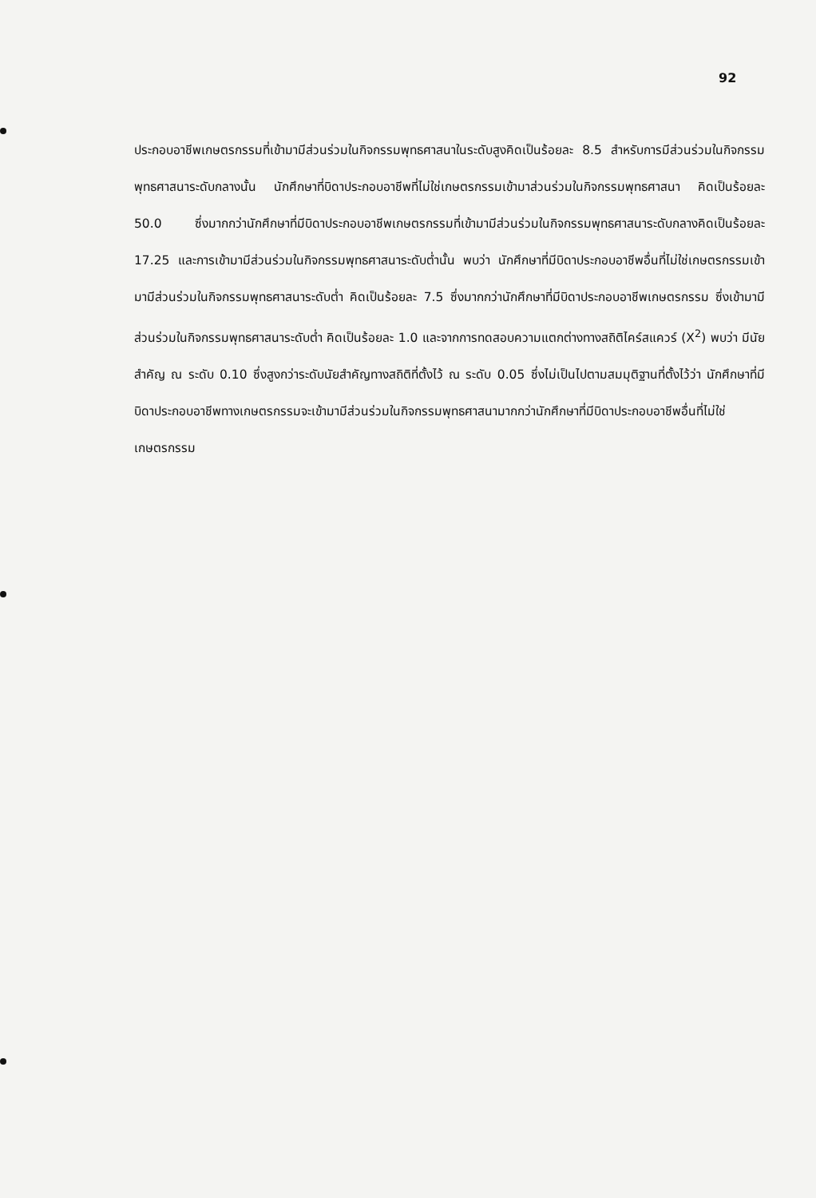92
ประกอบอาชีพเกษตรกรรมที่เข้ามามีส่วนร่วมในกิจกรรมพุทธศาสนาในระดับสูงคิดเป็นร้อยละ 8.5 สำหรับการมีส่วนร่วมในกิจกรรมพุทธศาสนาระดับกลางนั้น นักศึกษาที่บิดาประกอบอาชีพที่ไม่ใช่เกษตรกรรมเข้ามาส่วนร่วมในกิจกรรมพุทธศาสนา คิดเป็นร้อยละ 50.0 ซึ่งมากกว่านักศึกษาที่มีบิดาประกอบอาชีพเกษตรกรรมที่เข้ามามีส่วนร่วมในกิจกรรมพุทธศาสนาระดับกลางคิดเป็นร้อยละ 17.25 และการเข้ามามีส่วนร่วมในกิจกรรมพุทธศาสนาระดับต่ำนั้น พบว่า นักศึกษาที่มีบิดาประกอบอาชีพอื่นที่ไม่ใช่เกษตรกรรมเข้ามามีส่วนร่วมในกิจกรรมพุทธศาสนาระดับต่ำ คิดเป็นร้อยละ 7.5 ซึ่งมากกว่านักศึกษาที่มีบิดาประกอบอาชีพเกษตรกรรม ซึ่งเข้ามามีส่วนร่วมในกิจกรรมพุทธศาสนาระดับต่ำ คิดเป็นร้อยละ 1.0 และจากการทดสอบความแตกต่างทางสถิติไคร์สแควร์ (X<sup>2</sup>) พบว่า มีนัยสำคัญ ณ ระดับ 0.10 ซึ่งสูงกว่าระดับนัยสำคัญทางสถิติที่ตั้งไว้ ณ ระดับ 0.05 ซึ่งไม่เป็นไปตามสมมุติฐานที่ตั้งไว้ว่า นักศึกษาที่มีบิดาประกอบอาชีพทางเกษตรกรรมจะเข้ามามีส่วนร่วมในกิจกรรมพุทธศาสนามากกว่านักศึกษาที่มีบิดาประกอบอาชีพอื่นที่ไม่ใช่เกษตรกรรม